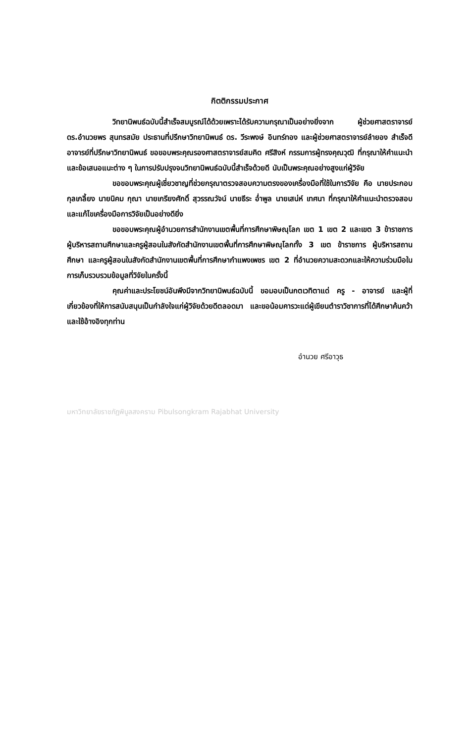กิตติกรรมประกาศ
วิทยานิพนธ์ฉบับนี้สำเร็จสมบูรณ์ได้ด้วยเพราะได้รับความกรุณาเป็นอย่างยิ่งจาก ผู้ช่วยศาสตราจารย์ ดร.อำนวยพร สุนทรสมัย ประธานที่ปรึกษาวิทยานิพนธ์ ดร. วีระพงษ์ อินทร์ทอง และผู้ช่วยศาสตราจารย์ลำยอง สำเร็จดี อาจารย์ที่ปรึกษาวิทยานิพนธ์ ขอขอบพระคุณรองศาสตราจารย์สมคิด ศรีสิงห์ กรรมการผู้ทรงคุณวุฒิ ที่กรุณาให้คำแนะนำและข้อเสนอแนะต่าง ๆ ในการปรับปรุงจนวิทยานิพนธ์ฉบับนี้สำเร็จด้วยดี นับเป็นพระคุณอย่างสูงแก่ผู้วิจัย
ขอขอบพระคุณผู้เชี่ยวชาญที่ช่วยกรุณาตรวจสอบความตรงของเครื่องมือที่ใช้ในการวิจัย คือ นายประกอบ กุลเกลี้ยง นายนิคม กุณา นายเกรียงศักดิ์ สุวรรณวัจน์ นายธีระ อ่ำพูล นายเสน่ห์ เทศนา ที่กรุณาให้คำแนะนำตรวจสอบและแก้ไขเครื่องมือการวิจัยเป็นอย่างดียิ่ง
ขอขอบพระคุณผู้อำนวยการสำนักงานเขตพื้นที่การศึกษาพิษณุโลก เขต 1 เขต 2 และเขต 3 ข้าราชการ ผู้บริหารสถานศึกษาและครูผู้สอนในสังกัดสำนักงานเขตพื้นที่การศึกษาพิษณุโลกทั้ง 3 เขต ข้าราชการ ผู้บริหารสถานศึกษา และครูผู้สอนในสังกัดสำนักงานเขตพื้นที่การศึกษากำแพงเพชร เขต 2 ที่อำนวยความสะดวกและให้ความร่วมมือในการเก็บรวบรวมข้อมูลที่วิจัยในครั้งนี้
คุณค่าและประโยชน์อันพึงมีจากวิทยานิพนธ์ฉบับนี้ ขอมอบเป็นกตเวทิตาแด่ ครู - อาจารย์ และผู้ที่เกี่ยวข้องที่ให้การสนับสนุนเป็นกำลังใจแก่ผู้วิจัยด้วยดีตลอดมา และขอน้อมคารวะแด่ผู้เขียนตำราวิชาการที่ได้ศึกษาค้นคว้า และใช้อ้างอิงทุกท่าน
อำนวย ศรีอาวุธ
มหาวิทยาลัยราชภัฏพิบูลสงคราม Pibulsongkram Rajabhat University